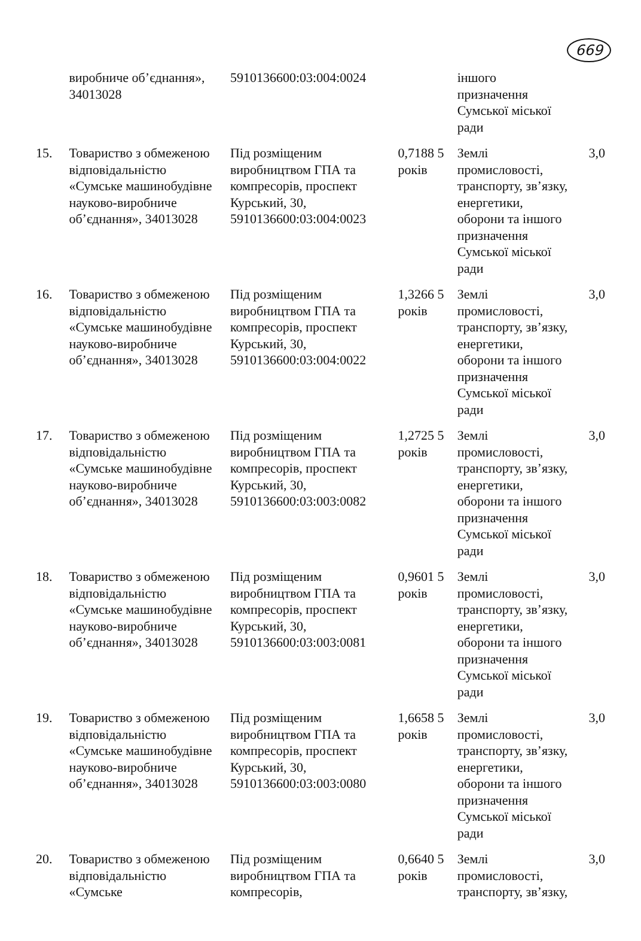669
| | виробниче об’єднання», 34013028 | 5910136600:03:004:0024 | | іншого призначення Сумської міської ради | |
| 15. | Товариство з обмеженою відповідальністю «Сумське машинобудівне науково-виробниче об’єднання», 34013028 | Під розміщеним виробництвом ГПА та компресорів, проспект Курський, 30, 5910136600:03:004:0023 | 0,7188 5 років | Землі промисловості, транспорту, зв’язку, енергетики, оборони та іншого призначення Сумської міської ради | 3,0 |
| 16. | Товариство з обмеженою відповідальністю «Сумське машинобудівне науково-виробниче об’єднання», 34013028 | Під розміщеним виробництвом ГПА та компресорів, проспект Курський, 30, 5910136600:03:004:0022 | 1,3266 5 років | Землі промисловості, транспорту, зв’язку, енергетики, оборони та іншого призначення Сумської міської ради | 3,0 |
| 17. | Товариство з обмеженою відповідальністю «Сумське машинобудівне науково-виробниче об’єднання», 34013028 | Під розміщеним виробництвом ГПА та компресорів, проспект Курський, 30, 5910136600:03:003:0082 | 1,2725 5 років | Землі промисловості, транспорту, зв’язку, енергетики, оборони та іншого призначення Сумської міської ради | 3,0 |
| 18. | Товариство з обмеженою відповідальністю «Сумське машинобудівне науково-виробниче об’єднання», 34013028 | Під розміщеним виробництвом ГПА та компресорів, проспект Курський, 30, 5910136600:03:003:0081 | 0,9601 5 років | Землі промисловості, транспорту, зв’язку, енергетики, оборони та іншого призначення Сумської міської ради | 3,0 |
| 19. | Товариство з обмеженою відповідальністю «Сумське машинобудівне науково-виробниче об’єднання», 34013028 | Під розміщеним виробництвом ГПА та компресорів, проспект Курський, 30, 5910136600:03:003:0080 | 1,6658 5 років | Землі промисловості, транспорту, зв’язку, енергетики, оборони та іншого призначення Сумської міської ради | 3,0 |
| 20. | Товариство з обмеженою відповідальністю «Сумське | Під розміщеним виробництвом ГПА та компресорів, | 0,6640 5 років | Землі промисловості, транспорту, зв’язку, | 3,0 |